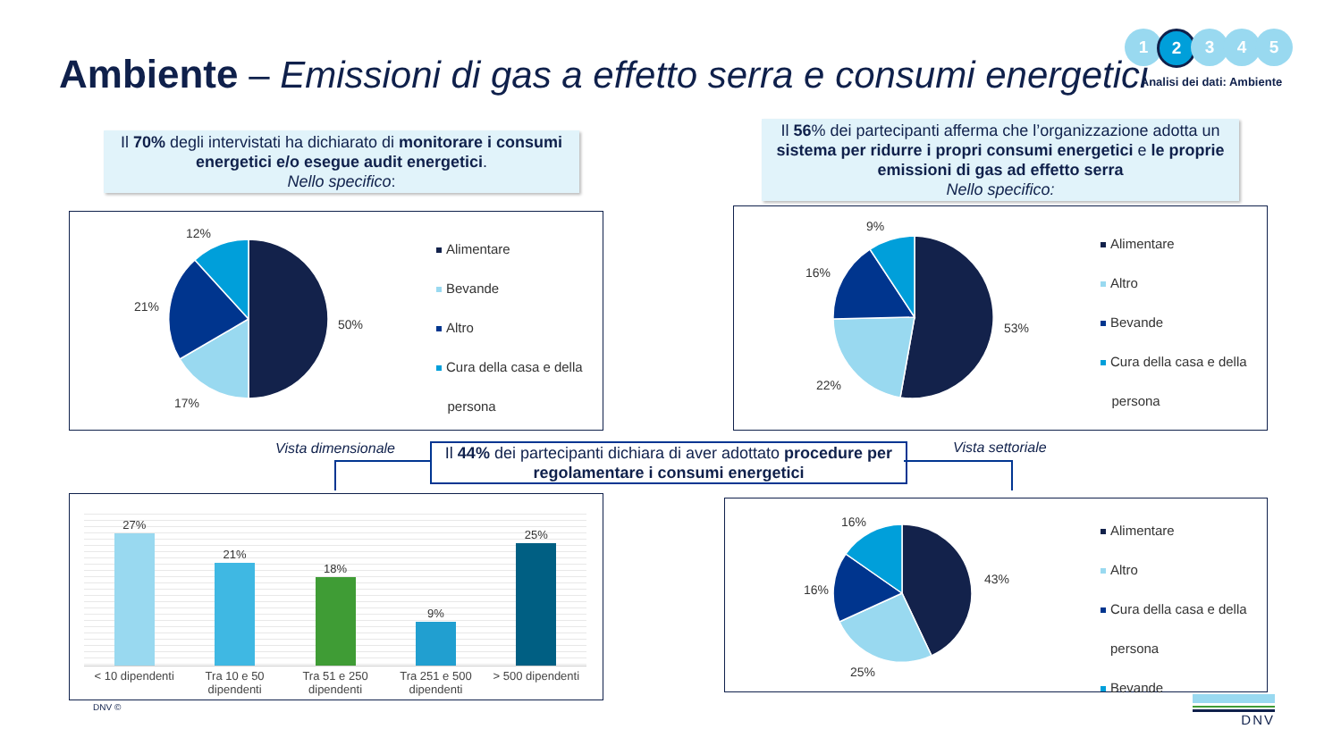Ambiente – Emissioni di gas a effetto serra e consumi energetici
1 2 3 4 5
Analisi dei dati: Ambiente
Il 70% degli intervistati ha dichiarato di monitorare i consumi energetici e/o esegue audit energetici.
Nello specifico:
Il 56% dei partecipanti afferma che l’organizzazione adotta un sistema per ridurre i propri consumi energetici e le proprie emissioni di gas ad effetto serra
Nello specifico:
12%
21%
50%
17%
Alimentare
Bevande
Altro
Cura della casa e della
persona
9%
16%
53%
22%
Alimentare
Altro
Bevande
Cura della casa e della
persona
Vista dimensionale
Il 44% dei partecipanti dichiara di aver adottato procedure per regolamentare i consumi energetici
Vista settoriale
27%
21%
18%
9%
25%
< 10 dipendenti Tra 10 e 50 dipendenti Tra 51 e 250 dipendenti Tra 251 e 500 dipendenti > 500 dipendenti
16%
16%
43%
25%
Alimentare
Altro
Cura della casa e della
persona
Bevande
DNV © DNV